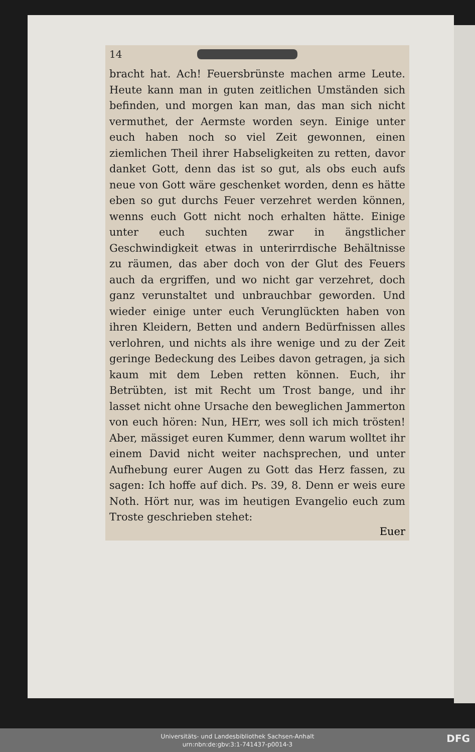14
bracht hat. Ach! Feuersbrünste machen arme Leute. Heute kann man in guten zeitlichen Umständen sich befinden, und morgen kan man, das man sich nicht vermuthet, der Aermste worden seyn. Einige unter euch haben noch so viel Zeit gewonnen, einen ziemlichen Theil ihrer Habseligkeiten zu retten, davor danket Gott, denn das ist so gut, als obs euch aufs neue von Gott wäre geschenket worden, denn es hätte eben so gut durchs Feuer verzehret werden können, wenns euch Gott nicht noch erhalten hätte. Einige unter euch suchten zwar in ängstlicher Geschwindigkeit etwas in unterirrdische Behältnisse zu räumen, das aber doch von der Glut des Feuers auch da ergriffen, und wo nicht gar verzehret, doch ganz verunstaltet und unbrauchbar geworden. Und wieder einige unter euch Verunglückten haben von ihren Kleidern, Betten und andern Bedürfnissen alles verlohren, und nichts als ihre wenige und zu der Zeit geringe Bedeckung des Leibes davon getragen, ja sich kaum mit dem Leben retten können. Euch, ihr Betrübten, ist mit Recht um Trost bange, und ihr lasset nicht ohne Ursache den beweglichen Jammerton von euch hören: Nun, HErr, wes soll ich mich trösten! Aber, mässiget euren Kummer, denn warum wolltet ihr einem David nicht weiter nachsprechen, und unter Aufhebung eurer Augen zu Gott das Herz fassen, zu sagen: Ich hoffe auf dich. Ps. 39, 8. Denn er weis eure Noth. Hört nur, was im heutigen Evangelio euch zum Troste geschrieben stehet:
Euer
Universitäts- und Landesbibliothek Sachsen-Anhalt
urn:nbn:de:gbv:3:1-741437-p0014-3
DFG